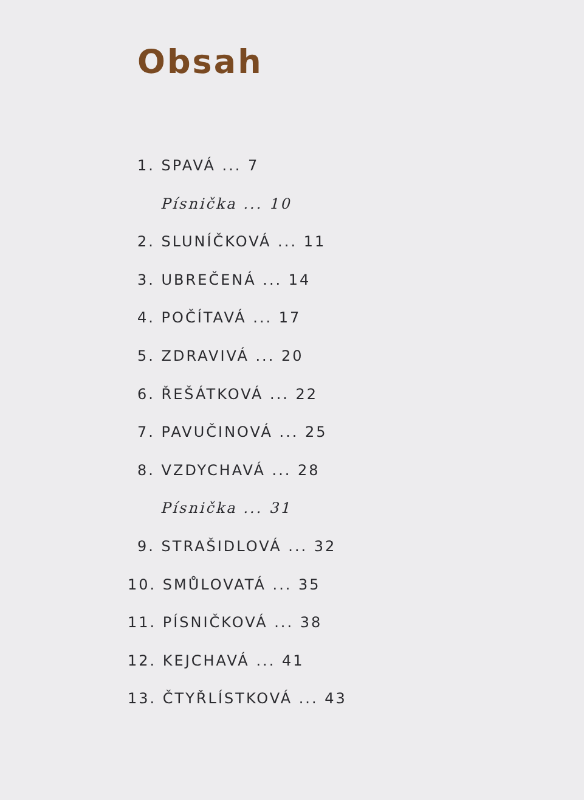Obsah
1. SPAVÁ ... 7
Písnička ... 10
2. SLUNÍČKOVÁ ... 11
3. UBREČENÁ ... 14
4. POČÍTAVÁ ... 17
5. ZDRAVIVÁ ... 20
6. ŘEŠÁTKOVÁ ... 22
7. PAVUČINOVÁ ... 25
8. VZDYCHAVÁ ... 28
Písnička ... 31
9. STRAŠIDLOVÁ ... 32
10. SMŮLOVATÁ ... 35
11. PÍSNIČKOVÁ ... 38
12. KEJCHAVÁ ... 41
13. ČTYŘLÍSTKOVÁ ... 43